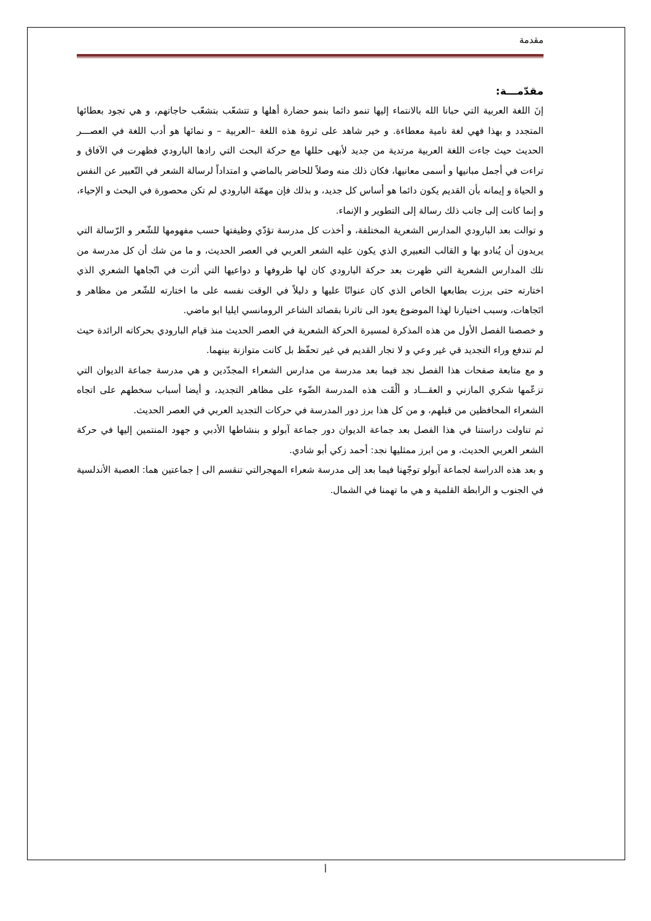مقدمة
مقدّمـــة:
إنَ اللغة العربية التي حبانا الله بالانتماء إليها تنمو دائما بنمو حضارة أهلها و تتشعّب بتشعّب حاجاتهم، و هي تجود بعطائها المتجدد و بهذا فهي لغة نامية معطاءة. و خير شاهد على ثروة هذه اللغة –العربية – و نمائها هو أدب اللغة في العصـــر الحديث حيث جاءت اللغة العربية مرتدية من جديد لأبهى حللها مع حركة البحث التي رادها البارودي فظهرت في الآفاق و تراءت في أجمل مبانيها و أسمى معانيها، فكان ذلك منه وصلاً للحاضر بالماضي و امتداداً لرسالة الشعر في التّعبير عن النفس و الحياة و إيمانه بأن القديم يكون دائما هو أساس كل جديد، و بذلك فإن مهمّة البارودي لم تكن محصورة في البحث و الإحياء، و إنما كانت إلى جانب ذلك رسالة إلى التطوير و الإنماء.
و توالت بعد البارودي المدارس الشعرية المختلفة، و أخذت كل مدرسة تؤدّي وظيفتها حسب مفهومها للشّعر و الرّسالة التي يريدون أن يُنادو بها و القالب التعبيري الذي يكون عليه الشعر العربي في العصر الحديث، و ما من شك أن كل مدرسة من تلك المدارس الشعرية التي ظهرت بعد حركة البارودي كان لها ظروفها و دواعيها التي أثرت في اتّجاهها الشعري الذي اختارته حتى برزت بطابعها الخاص الذي كان عنوانًا عليها و دليلاً في الوقت نفسه على ما اختارته للشّعر من مظاهر و اتَجاهات، وسبب اختيارنا لهذا الموضوع يعود الى تاثرنا بقصائد الشاعر الرومانسي ايليا ابو ماضي.
و خصصنا الفصل الأول من هذه المذكرة لمسيرة الحركة الشعرية في العصر الحديث منذ قيام البارودي بحركاته الرائدة حيث لم تندفع وراء التجديد قي غير وعي و لا تجار القديم في غير تحفّظ بل كانت متوازنة بينهما.
و مع متابعة صفحات هذا الفصل نجد فيما بعد مدرسة من مدارس الشعراء المجدّدين و هي مدرسة جماعة الديوان التي تزعّمها شكري المازني و العقـــاد و ألْقَت هذه المدرسة الضّوء على مظاهر التجديد، و أيضا أسباب سخطهم على اتجاه الشعراء المحافظين من قبلهم، و من كل هذا برز دور المدرسة في حركات التجديد العربي في العصر الحديث.
ثم تناولت دراستنا في هذا الفصل بعد جماعة الديوان دور جماعة آبولو و بنشاطها الأدبي و جهود المنتمين إليها في حركة الشعر العربي الحديث، و من ابرز ممثليها نجد: أحمد زكي أبو شادي.
و بعد هذه الدراسة لجماعة آبولو توجّهنا فيما بعد إلى مدرسة شعراء المهجرالتي تنقسم الى إ جماعتين هما: العصبة الأندلسية في الجنوب و الرابطة القلمية و هي ما تهمنا في الشمال.
أ